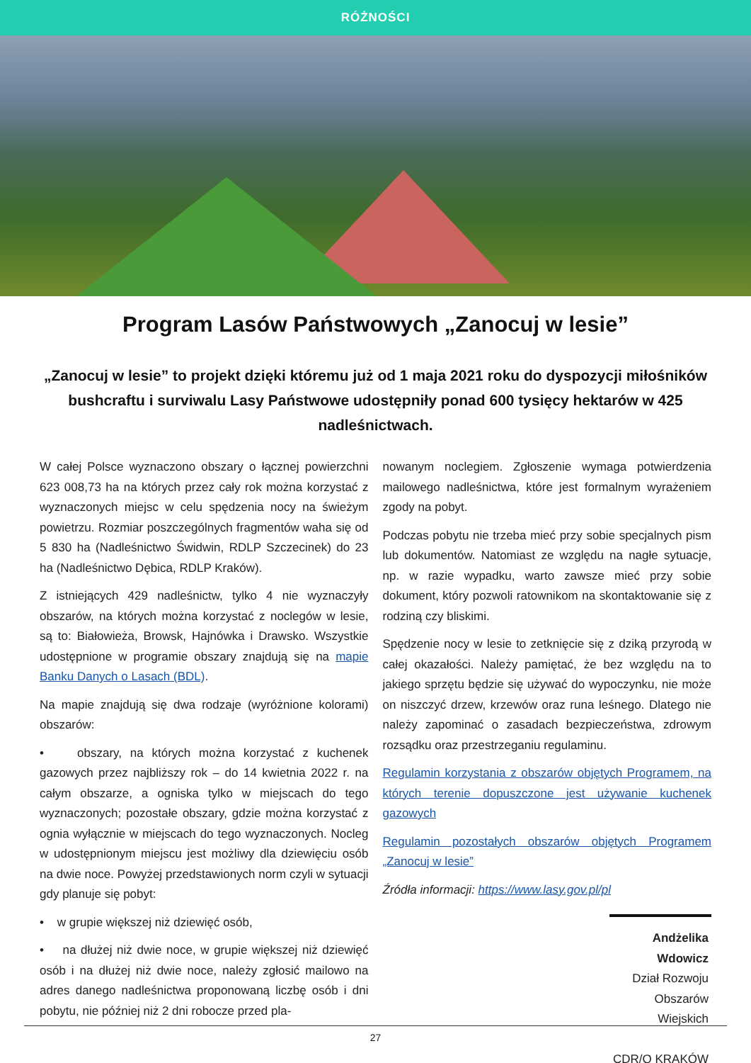RÓŻNOŚCI
Program Lasów Państwowych „Zanocuj w lesie”
„Zanocuj w lesie” to projekt dzięki któremu już od 1 maja 2021 roku do dyspozycji miłośników bushcraftu i surviwalu Lasy Państwowe udostępniły ponad 600 tysięcy hektarów w 425 nadleśnictwach.
W całej Polsce wyznaczono obszary o łącznej powierzchni 623 008,73 ha na których przez cały rok można korzystać z wyznaczonych miejsc w celu spędzenia nocy na świeżym powietrzu. Rozmiar poszczególnych fragmentów waha się od 5 830 ha (Nadleśnictwo Świdwin, RDLP Szczecinek) do 23 ha (Nadleśnictwo Dębica, RDLP Kraków).
Z istniejących 429 nadleśnictw, tylko 4 nie wyznaczyły obszarów, na których można korzystać z noclegów w lesie, są to: Białowieża, Browsk, Hajnówka i Drawsko. Wszystkie udostępnione w programie obszary znajdują się na mapie Banku Danych o Lasach (BDL).
Na mapie znajdują się dwa rodzaje (wyróżnione kolorami) obszarów:
• obszary, na których można korzystać z kuchenek gazowych przez najbliższy rok – do 14 kwietnia 2022 r. na całym obszarze, a ogniska tylko w miejscach do tego wyznaczonych; pozostałe obszary, gdzie można korzystać z ognia wyłącznie w miejscach do tego wyznaczonych. Nocleg w udostępnionym miejscu jest możliwy dla dziewięciu osób na dwie noce. Powyżej przedstawionych norm czyli w sytuacji gdy planuje się pobyt:
• w grupie większej niż dziewięć osób,
• na dłużej niż dwie noce, w grupie większej niż dziewięć osób i na dłużej niż dwie noce, należy zgłosić mailowo na adres danego nadleśnictwa proponowaną liczbę osób i dni pobytu, nie później niż 2 dni robocze przed pla-
nowanym noclegiem. Zgłoszenie wymaga potwierdzenia mailowego nadleśnictwa, które jest formalnym wyrażeniem zgody na pobyt.
Podczas pobytu nie trzeba mieć przy sobie specjalnych pism lub dokumentów. Natomiast ze względu na nagłe sytuacje, np. w razie wypadku, warto zawsze mieć przy sobie dokument, który pozwoli ratownikom na skontaktowanie się z rodziną czy bliskimi.
Spędzenie nocy w lesie to zetknięcie się z dziką przyrodą w całej okazałości. Należy pamiętać, że bez względu na to jakiego sprzętu będzie się używać do wypoczynku, nie może on niszczyć drzew, krzewów oraz runa leśnego. Dlatego nie należy zapominać o zasadach bezpieczeństwa, zdrowym rozsądku oraz przestrzeganiu regulaminu.
Regulamin korzystania z obszarów objętych Programem, na których terenie dopuszczone jest używanie kuchenek gazowych
Regulamin pozostałych obszarów objętych Programem „Zanocuj w lesie”
Źródła informacji: https://www.lasy.gov.pl/pl
Andżelika Wdowicz
Dział Rozwoju
Obszarów Wiejskich
CDR/O KRAKÓW
27